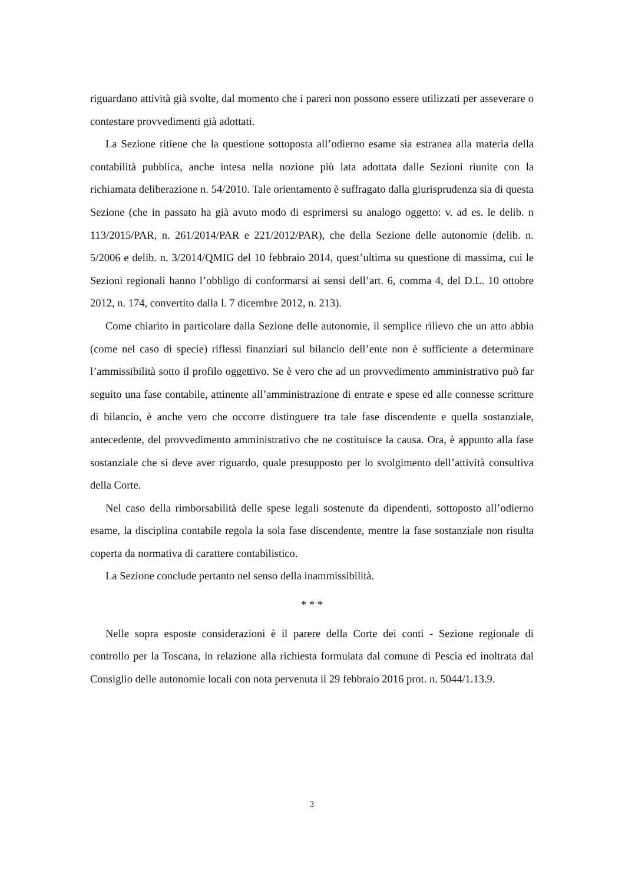riguardano attività già svolte, dal momento che i pareri non possono essere utilizzati per asseverare o contestare provvedimenti già adottati.
La Sezione ritiene che la questione sottoposta all’odierno esame sia estranea alla materia della contabilità pubblica, anche intesa nella nozione più lata adottata dalle Sezioni riunite con la richiamata deliberazione n. 54/2010. Tale orientamento è suffragato dalla giurisprudenza sia di questa Sezione (che in passato ha già avuto modo di esprimersi su analogo oggetto: v. ad es. le delib. n 113/2015/PAR, n. 261/2014/PAR e 221/2012/PAR), che della Sezione delle autonomie (delib. n. 5/2006 e delib. n. 3/2014/QMIG del 10 febbraio 2014, quest’ultima su questione di massima, cui le Sezioni regionali hanno l’obbligo di conformarsi ai sensi dell’art. 6, comma 4, del D.L. 10 ottobre 2012, n. 174, convertito dalla l. 7 dicembre 2012, n. 213).
Come chiarito in particolare dalla Sezione delle autonomie, il semplice rilievo che un atto abbia (come nel caso di specie) riflessi finanziari sul bilancio dell’ente non è sufficiente a determinare l’ammissibilità sotto il profilo oggettivo. Se è vero che ad un provvedimento amministrativo può far seguito una fase contabile, attinente all’amministrazione di entrate e spese ed alle connesse scritture di bilancio, è anche vero che occorre distinguere tra tale fase discendente e quella sostanziale, antecedente, del provvedimento amministrativo che ne costituisce la causa. Ora, è appunto alla fase sostanziale che si deve aver riguardo, quale presupposto per lo svolgimento dell’attività consultiva della Corte.
Nel caso della rimborsabilità delle spese legali sostenute da dipendenti, sottoposto all’odierno esame, la disciplina contabile regola la sola fase discendente, mentre la fase sostanziale non risulta coperta da normativa di carattere contabilistico.
La Sezione conclude pertanto nel senso della inammissibilità.
* * *
Nelle sopra esposte considerazioni è il parere della Corte dei conti - Sezione regionale di controllo per la Toscana, in relazione alla richiesta formulata dal comune di Pescia ed inoltrata dal Consiglio delle autonomie locali con nota pervenuta il 29 febbraio 2016 prot. n. 5044/1.13.9.
3